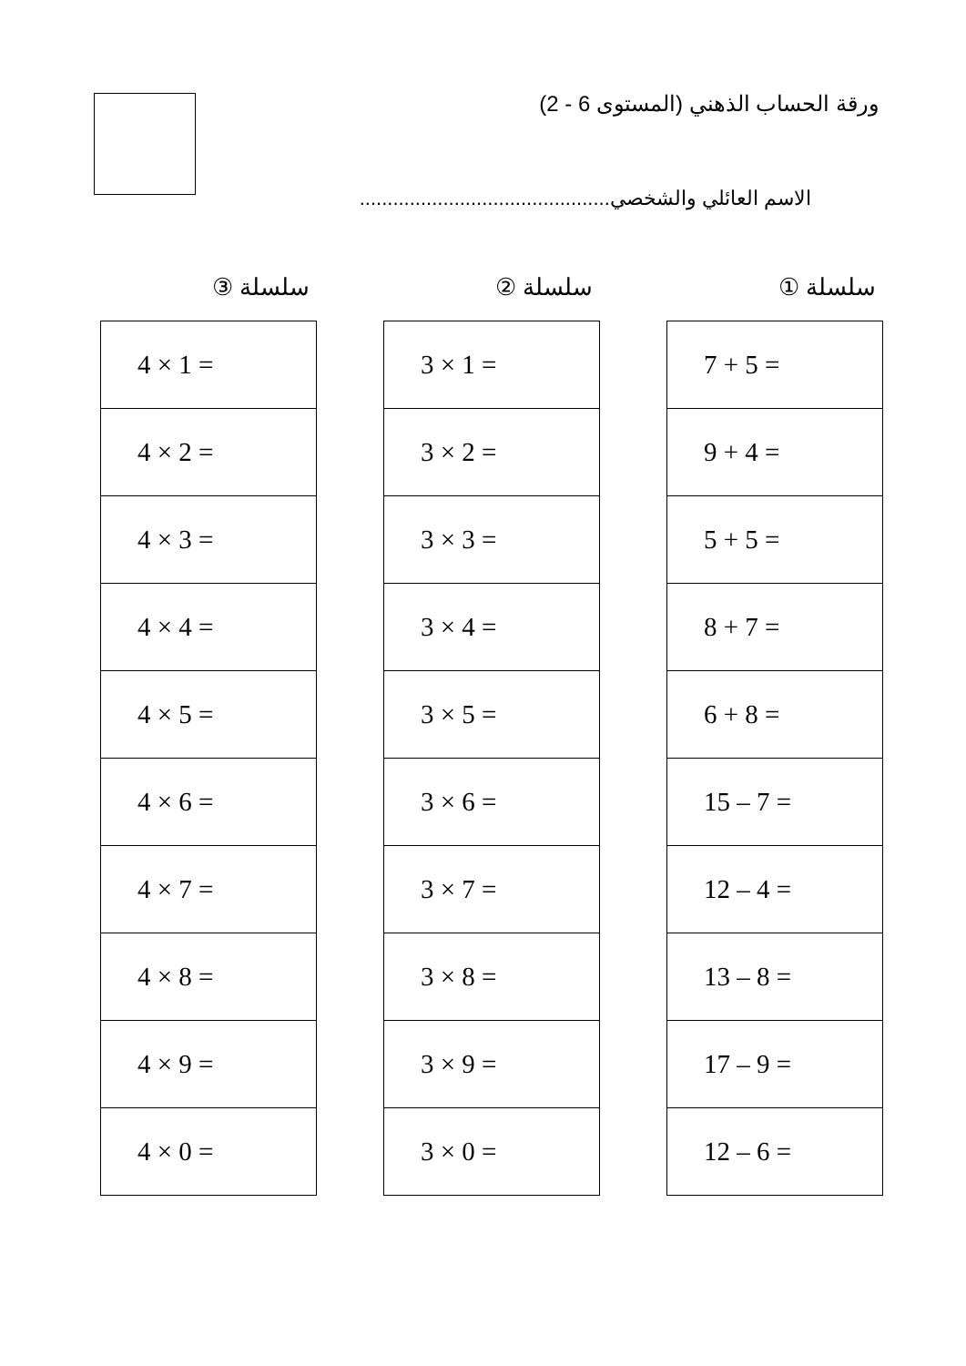ورقة الحساب الذهني (المستوى 6 - 2)
الاسم العائلي والشخصي.............................................
سلسلة ①
| 7 + 5 = |
| 9 + 4 = |
| 5 + 5 = |
| 8 + 7 = |
| 6 + 8 = |
| 15 – 7 = |
| 12 – 4 = |
| 13 – 8 = |
| 17 – 9 = |
| 12 – 6 = |
سلسلة ②
| 3 × 1 = |
| 3 × 2 = |
| 3 × 3 = |
| 3 × 4 = |
| 3 × 5 = |
| 3 × 6 = |
| 3 × 7 = |
| 3 × 8 = |
| 3 × 9 = |
| 3 × 0 = |
سلسلة ③
| 4 × 1 = |
| 4 × 2 = |
| 4 × 3 = |
| 4 × 4 = |
| 4 × 5 = |
| 4 × 6 = |
| 4 × 7 = |
| 4 × 8 = |
| 4 × 9 = |
| 4 × 0 = |